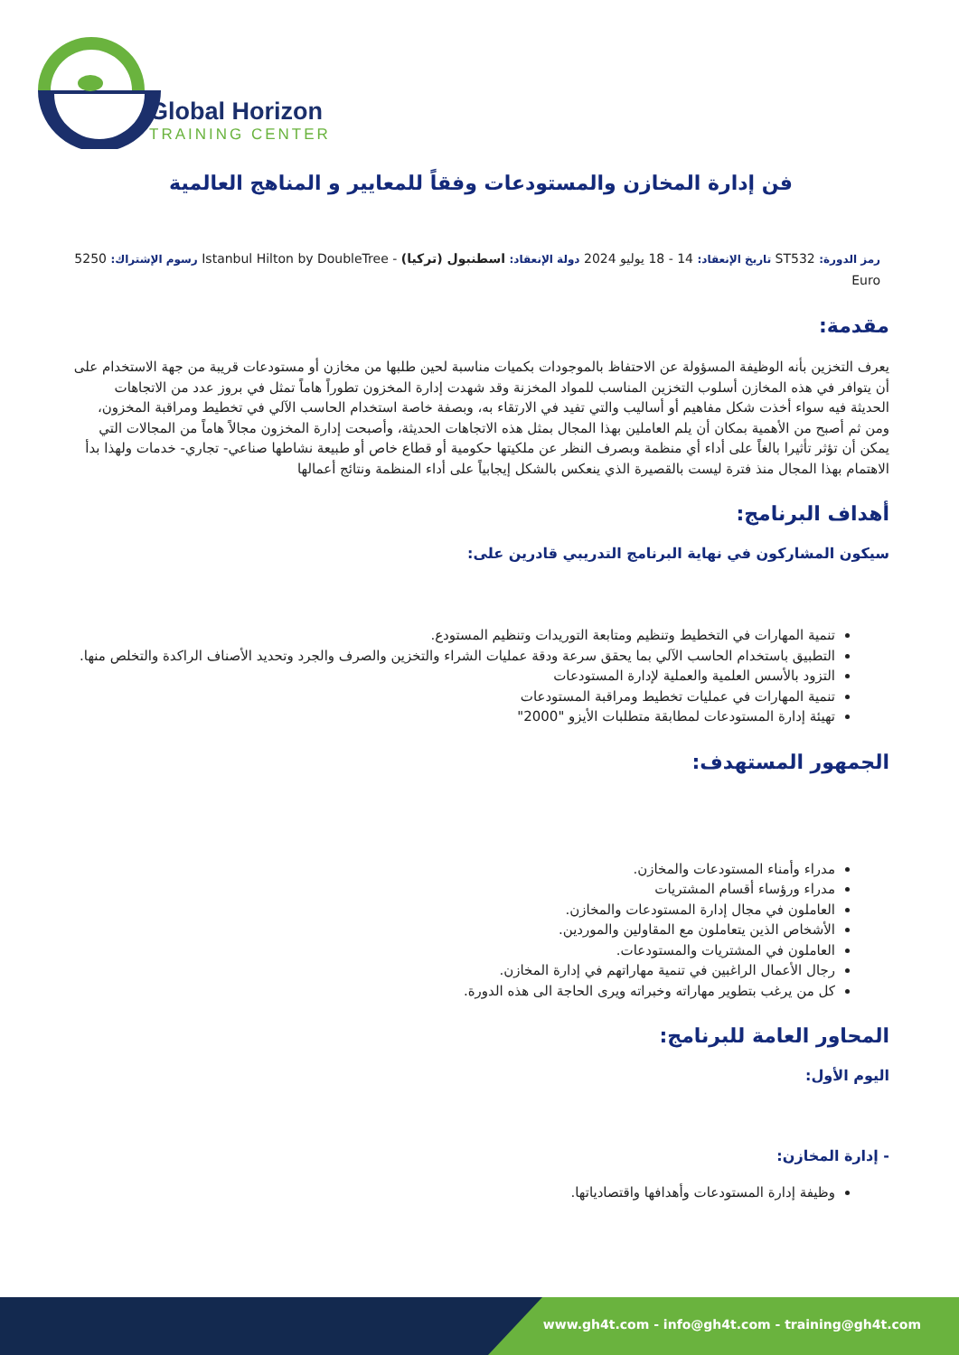Global Horizon
TRAINING CENTER
فن إدارة المخازن والمستودعات وفقاً للمعايير و المناهج العالمية
رمز الدورة: ST532 تاريخ الإنعقاد: 14 - 18 يوليو 2024 دولة الإنعقاد: اسطنبول (تركيا) - Istanbul Hilton by DoubleTree رسوم الإشتراك: 5250 Euro
مقدمة:
يعرف التخزين بأنه الوظيفة المسؤولة عن الاحتفاظ بالموجودات بكميات مناسبة لحين طلبها من مخازن أو مستودعات قريبة من جهة الاستخدام على أن يتوافر في هذه المخازن أسلوب التخزين المناسب للمواد المخزنة وقد شهدت إدارة المخزون تطوراً هاماً تمثل في بروز عدد من الاتجاهات الحديثة فيه سواء أخذت شكل مفاهيم أو أساليب والتي تفيد في الارتقاء به، وبصفة خاصة استخدام الحاسب الآلي في تخطيط ومراقبة المخزون، ومن ثم أصبح من الأهمية بمكان أن يلم العاملين بهذا المجال بمثل هذه الاتجاهات الحديثة، وأصبحت إدارة المخزون مجالاً هاماً من المجالات التي يمكن أن تؤثر تأثيرا بالغاً على أداء أي منظمة وبصرف النظر عن ملكيتها حكومية أو قطاع خاص أو طبيعة نشاطها صناعي- تجاري- خدمات ولهذا بدأ الاهتمام بهذا المجال منذ فترة ليست بالقصيرة الذي ينعكس بالشكل إيجابياً على أداء المنظمة ونتائج أعمالها
أهداف البرنامج:
سيكون المشاركون في نهاية البرنامج التدريبي قادرين على:
تنمية المهارات في التخطيط وتنظيم ومتابعة التوريدات وتنظيم المستودع.
التطبيق باستخدام الحاسب الآلي بما يحقق سرعة ودقة عمليات الشراء والتخزين والصرف والجرد وتحديد الأصناف الراكدة والتخلص منها.
التزود بالأسس العلمية والعملية لإدارة المستودعات
تنمية المهارات في عمليات تخطيط ومراقبة المستودعات
تهيئة إدارة المستودعات لمطابقة متطلبات الأيزو "2000"
الجمهور المستهدف:
مدراء وأمناء المستودعات والمخازن.
مدراء ورؤساء أقسام المشتريات
العاملون في مجال إدارة المستودعات والمخازن.
الأشخاص الذين يتعاملون مع المقاولين والموردين.
العاملون في المشتريات والمستودعات.
رجال الأعمال الراغبين في تنمية مهاراتهم في إدارة المخازن.
كل من يرغب بتطوير مهاراته وخبراته ويرى الحاجة الى هذه الدورة.
المحاور العامة للبرنامج:
اليوم الأول:
- إدارة المخازن:
وظيفة إدارة المستودعات وأهدافها واقتصادياتها.
www.gh4t.com - info@gh4t.com - training@gh4t.com